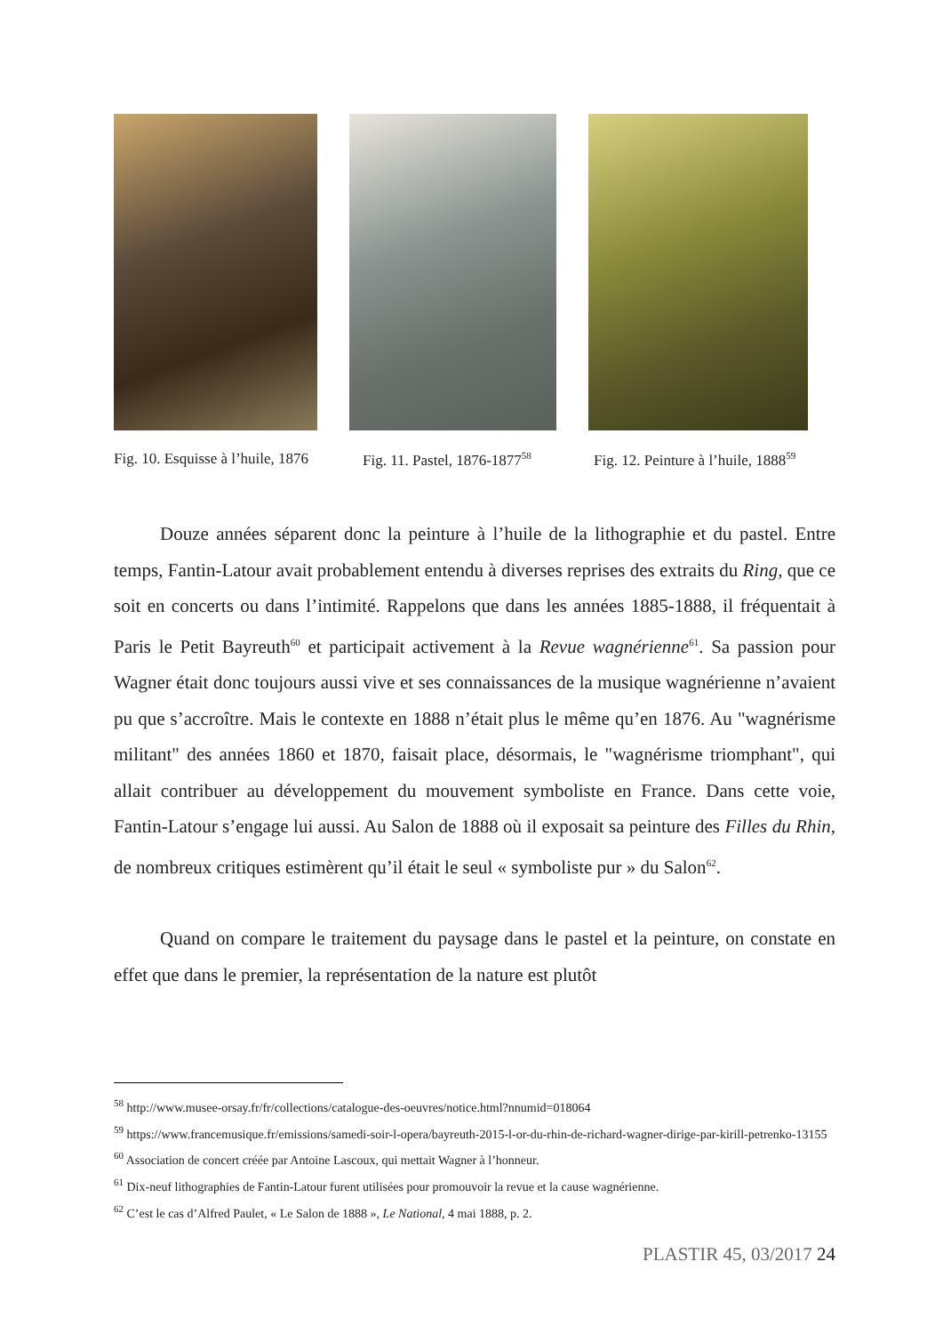Fig. 10. Esquisse à l’huile, 1876
Fig. 11. Pastel, 1876-1877<sup>58</sup>
Fig. 12. Peinture à l’huile, 1888<sup>59</sup>
Douze années séparent donc la peinture à l’huile de la lithographie et du pastel. Entre temps, Fantin-Latour avait probablement entendu à diverses reprises des extraits du Ring, que ce soit en concerts ou dans l’intimité. Rappelons que dans les années 1885-1888, il fréquentait à Paris le Petit Bayreuth<sup>60</sup> et participait activement à la Revue wagnérienne<sup>61</sup>. Sa passion pour Wagner était donc toujours aussi vive et ses connaissances de la musique wagnérienne n’avaient pu que s’accroître. Mais le contexte en 1888 n’était plus le même qu’en 1876. Au "wagnérisme militant" des années 1860 et 1870, faisait place, désormais, le "wagnérisme triomphant", qui allait contribuer au développement du mouvement symboliste en France. Dans cette voie, Fantin-Latour s’engage lui aussi. Au Salon de 1888 où il exposait sa peinture des Filles du Rhin, de nombreux critiques estimèrent qu’il était le seul « symboliste pur » du Salon<sup>62</sup>.
Quand on compare le traitement du paysage dans le pastel et la peinture, on constate en effet que dans le premier, la représentation de la nature est plutôt
<sup>58</sup> http://www.musee-orsay.fr/fr/collections/catalogue-des-oeuvres/notice.html?nnumid=018064
<sup>59</sup> https://www.francemusique.fr/emissions/samedi-soir-l-opera/bayreuth-2015-l-or-du-rhin-de-richard-wagner-dirige-par-kirill-petrenko-13155
<sup>60</sup> Association de concert créée par Antoine Lascoux, qui mettait Wagner à l’honneur.
<sup>61</sup> Dix-neuf lithographies de Fantin-Latour furent utilisées pour promouvoir la revue et la cause wagnérienne.
<sup>62</sup> C’est le cas d’Alfred Paulet, « Le Salon de 1888 », Le National, 4 mai 1888, p. 2.
PLASTIR 45, 03/2017 24